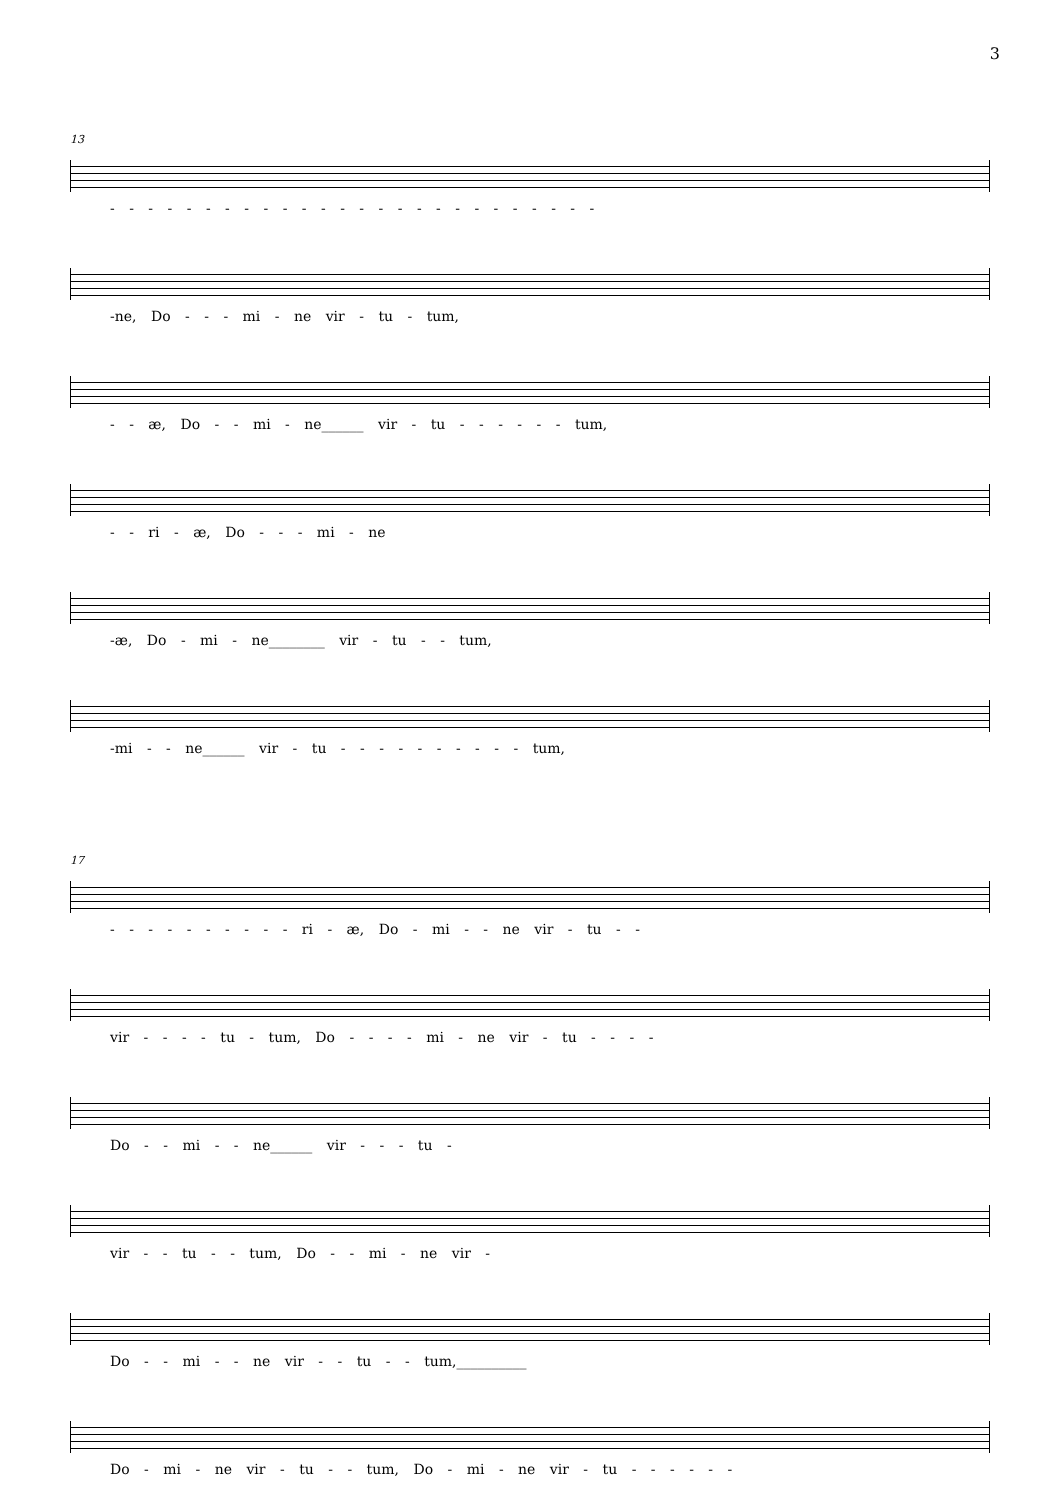3
13
- - - - - - - - - - - - - - - - - - - - - - - - - -
-ne, Do - - - mi - ne vir - tu - tum,
- - æ, Do - - mi - ne______ vir - tu - - - - - - tum,
- - ri - æ, Do - - - mi - ne
-æ, Do - mi - ne________ vir - tu - - tum,
-mi - - ne______ vir - tu - - - - - - - - - - tum,
17
- - - - - - - - - - ri - æ, Do - mi - - ne vir - tu - -
vir - - - - tu - tum, Do - - - - mi - ne vir - tu - - - -
Do - - mi - - ne______ vir - - - tu -
vir - - tu - - tum, Do - - mi - ne vir -
Do - - mi - - ne vir - - tu - - tum,__________
Do - mi - ne vir - tu - - tum, Do - mi - ne vir - tu - - - - - -